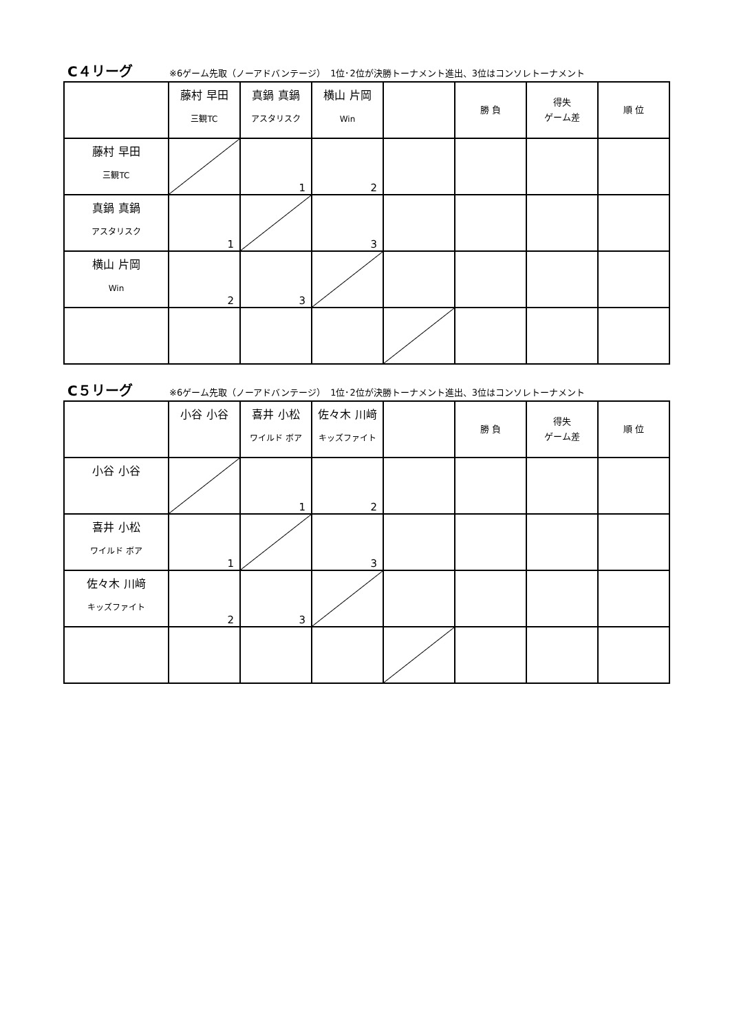C４リーグ ※6ゲーム先取（ノーアドバンテージ）　1位･2位が決勝トーナメント進出、3位はコンソレトーナメント
| | 藤村 早田 三観TC | 真鍋 真鍋 アスタリスク | 横山 片岡 Win | | 勝 負 | 得失 ゲーム差 | 順 位 |
| 藤村 早田 三観TC | | 1 | 2 | | | | |
| 真鍋 真鍋 アスタリスク | 1 | | 3 | | | | |
| 横山 片岡 Win | 2 | 3 | | | | | |
C５リーグ ※6ゲーム先取（ノーアドバンテージ）　1位･2位が決勝トーナメント進出、3位はコンソレトーナメント
| | 小谷 小谷 | 喜井 小松 ワイルド ボア | 佐々木 川﨑 キッズファイト | | 勝 負 | 得失 ゲーム差 | 順 位 |
| 小谷 小谷 | | 1 | 2 | | | | |
| 喜井 小松 ワイルド ボア | 1 | | 3 | | | | |
| 佐々木 川﨑 キッズファイト | 2 | 3 | | | | | |